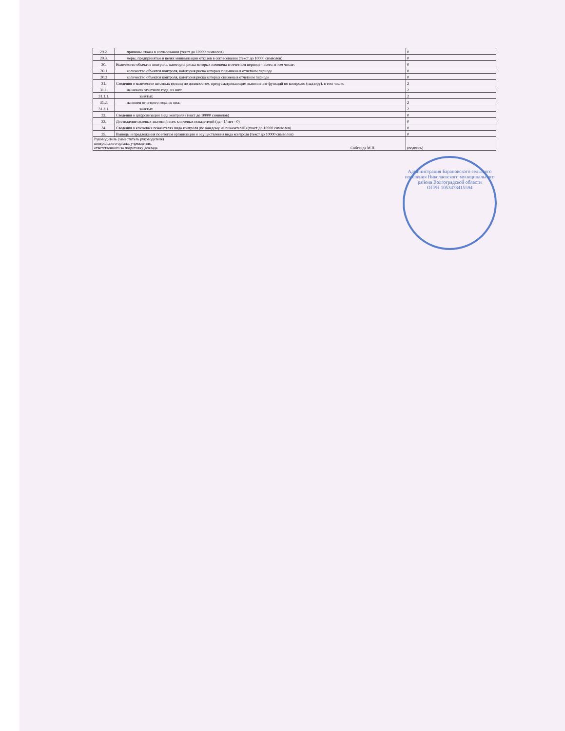| 29.2. | причины отказа в согласовании (текст до 10000 символов) | 0 |
| 29.3. | меры, предпринятые в целях минимизации отказов в согласовании (текст до 10000 символов) | 0 |
| 30. | Количество объектов контроля, категория риска которых изменена в отчетном периоде - всего, в том числе: | 0 |
| 30.1 | количество объектов контроля, категория риска которых повышена в отчетном периоде | 0 |
| 30.2 | количество объектов контроля, категория риска которых снижена в отчетном периоде | 0 |
| 31. | Сведения о количестве штатных единиц по должностям, предусматривающим выполнение функций по контролю (надзору), в том числе: | 2 |
| 31.1. | на начало отчетного года, из них: | 2 |
| 31.1.1. | занятых | 2 |
| 31.2. | на конец отчетного года, из них: | 2 |
| 31.2.1. | занятых | 2 |
| 32. | Сведения о цифровизации вида контроля (текст до 10000 символов) | 0 |
| 33. | Достижение целевых значений всех ключевых показателей (да - 1/ нет - 0) | 0 |
| 34. | Сведения о ключевых показателях вида контроля (по каждому из показателей) (текст до 10000 символов) | 0 |
| 35. | Выводы и предложения по итогам организации и осуществления вида контроля (текст до 10000 символов) | 0 |
| Руководитель (заместитель руководителя) контрольного органа, учреждения, ответственного за подготовку доклада Собгайда М.Н. | | (подпись) |
Администрация Барановского сельского поселения Николаевского муниципального района Волгоградской области
ОГРН 1053478415594